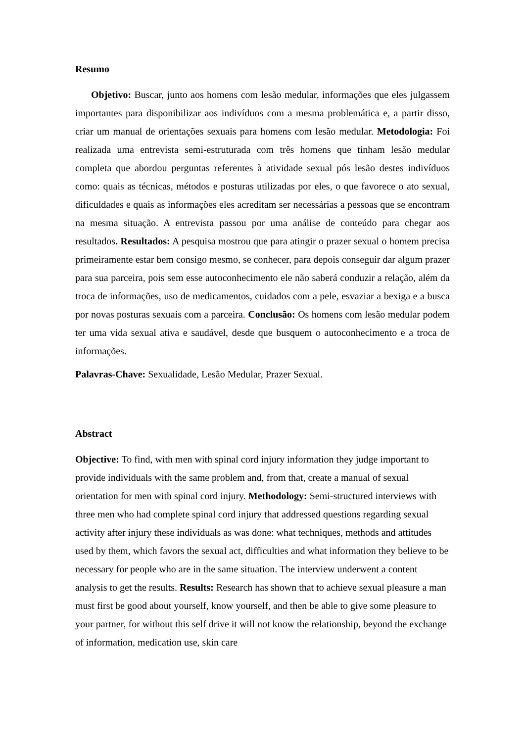Resumo
Objetivo: Buscar, junto aos homens com lesão medular, informações que eles julgassem importantes para disponibilizar aos indivíduos com a mesma problemática e, a partir disso, criar um manual de orientações sexuais para homens com lesão medular. Metodologia: Foi realizada uma entrevista semi-estruturada com três homens que tinham lesão medular completa que abordou perguntas referentes à atividade sexual pós lesão destes indivíduos como: quais as técnicas, métodos e posturas utilizadas por eles, o que favorece o ato sexual, dificuldades e quais as informações eles acreditam ser necessárias a pessoas que se encontram na mesma situação. A entrevista passou por uma análise de conteúdo para chegar aos resultados. Resultados: A pesquisa mostrou que para atingir o prazer sexual o homem precisa primeiramente estar bem consigo mesmo, se conhecer, para depois conseguir dar algum prazer para sua parceira, pois sem esse autoconhecimento ele não saberá conduzir a relação, além da troca de informações, uso de medicamentos, cuidados com a pele, esvaziar a bexiga e a busca por novas posturas sexuais com a parceira. Conclusão: Os homens com lesão medular podem ter uma vida sexual ativa e saudável, desde que busquem o autoconhecimento e a troca de informações.
Palavras-Chave: Sexualidade, Lesão Medular, Prazer Sexual.
Abstract
Objective: To find, with men with spinal cord injury information they judge important to provide individuals with the same problem and, from that, create a manual of sexual orientation for men with spinal cord injury. Methodology: Semi-structured interviews with three men who had complete spinal cord injury that addressed questions regarding sexual activity after injury these individuals as was done: what techniques, methods and attitudes used by them, which favors the sexual act, difficulties and what information they believe to be necessary for people who are in the same situation. The interview underwent a content analysis to get the results. Results: Research has shown that to achieve sexual pleasure a man must first be good about yourself, know yourself, and then be able to give some pleasure to your partner, for without this self drive it will not know the relationship, beyond the exchange of information, medication use, skin care